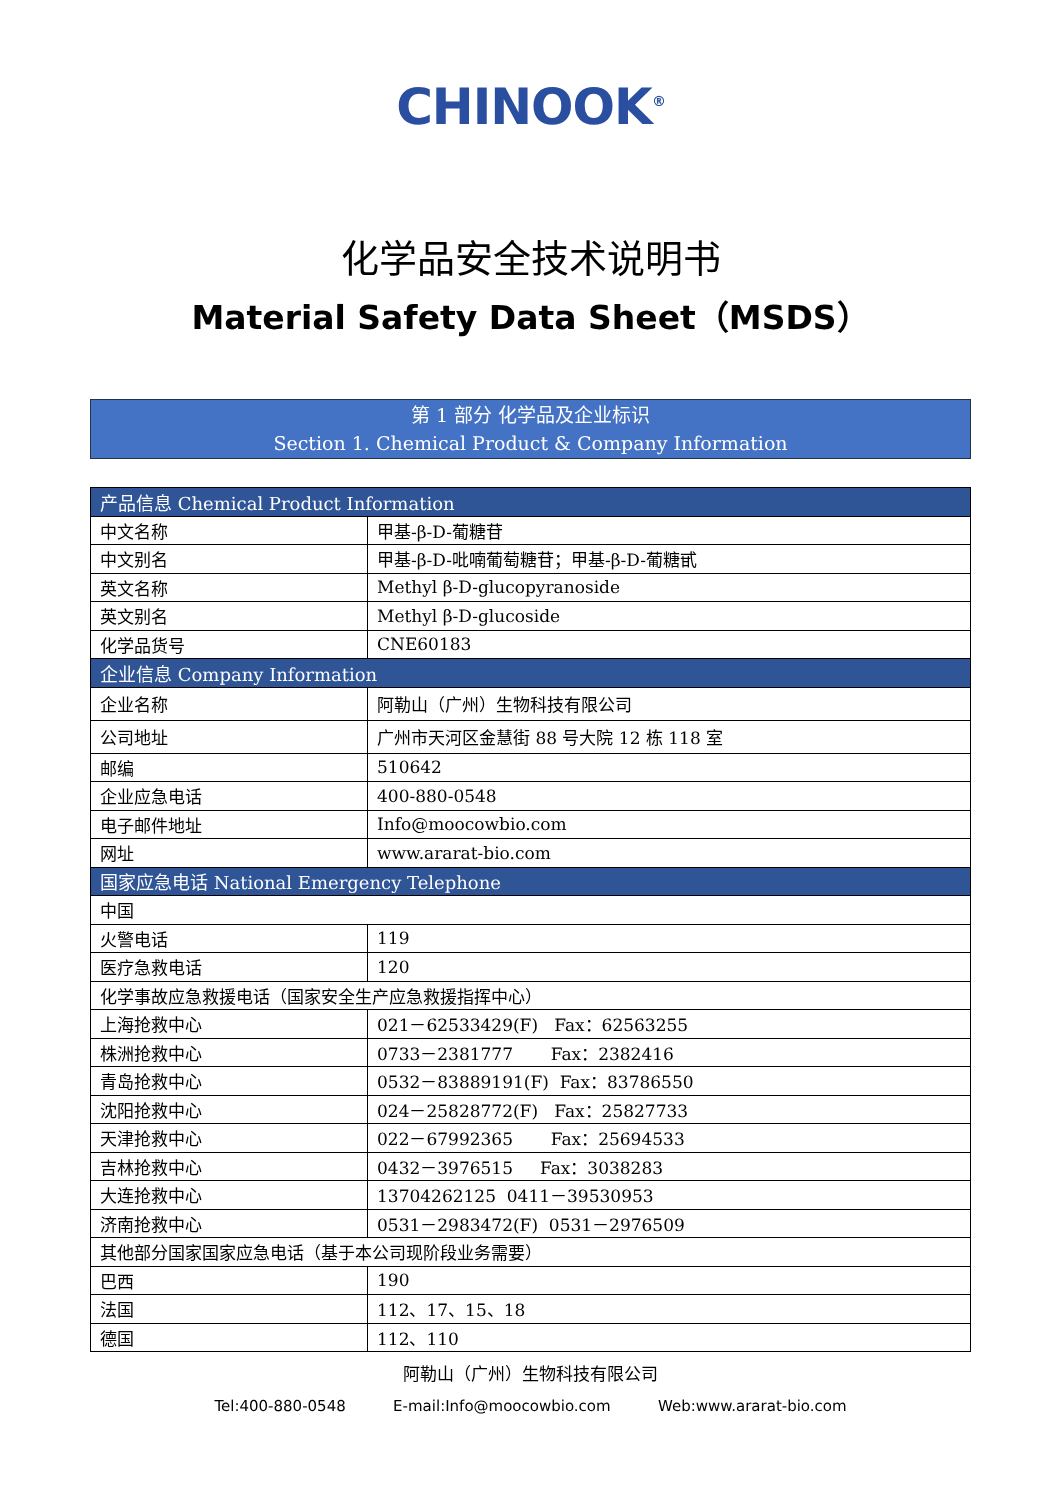CHINOOK<sup>®</sup>
化学品安全技术说明书
Material Safety Data Sheet（MSDS）
第 1 部分 化学品及企业标识
Section 1. Chemical Product & Company Information
| 产品信息 Chemical Product Information | |
| --- | --- |
| 中文名称 | 甲基-β-D-葡糖苷 |
| 中文别名 | 甲基-β-D-吡喃葡萄糖苷；甲基-β-D-葡糖甙 |
| 英文名称 | Methyl β-D-glucopyranoside |
| 英文别名 | Methyl β-D-glucoside |
| 化学品货号 | CNE60183 |
| 企业信息 Company Information | |
| 企业名称 | 阿勒山（广州）生物科技有限公司 |
| 公司地址 | 广州市天河区金慧街 88 号大院 12 栋 118 室 |
| 邮编 | 510642 |
| 企业应急电话 | 400-880-0548 |
| 电子邮件地址 | Info@moocowbio.com |
| 网址 | www.ararat-bio.com |
| 国家应急电话 National Emergency Telephone | |
| 中国 | |
| 火警电话 | 119 |
| 医疗急救电话 | 120 |
| 化学事故应急救援电话（国家安全生产应急救援指挥中心） | |
| 上海抢救中心 | 021－62533429(F) Fax：62563255 |
| 株洲抢救中心 | 0733－2381777 Fax：2382416 |
| 青岛抢救中心 | 0532－83889191(F) Fax：83786550 |
| 沈阳抢救中心 | 024－25828772(F) Fax：25827733 |
| 天津抢救中心 | 022－67992365 Fax：25694533 |
| 吉林抢救中心 | 0432－3976515 Fax：3038283 |
| 大连抢救中心 | 13704262125 0411－39530953 |
| 济南抢救中心 | 0531－2983472(F) 0531－2976509 |
| 其他部分国家国家应急电话（基于本公司现阶段业务需要） | |
| 巴西 | 190 |
| 法国 | 112、17、15、18 |
| 德国 | 112、110 |
阿勒山（广州）生物科技有限公司
Tel:400-880-0548 E-mail:Info@moocowbio.com Web:www.ararat-bio.com